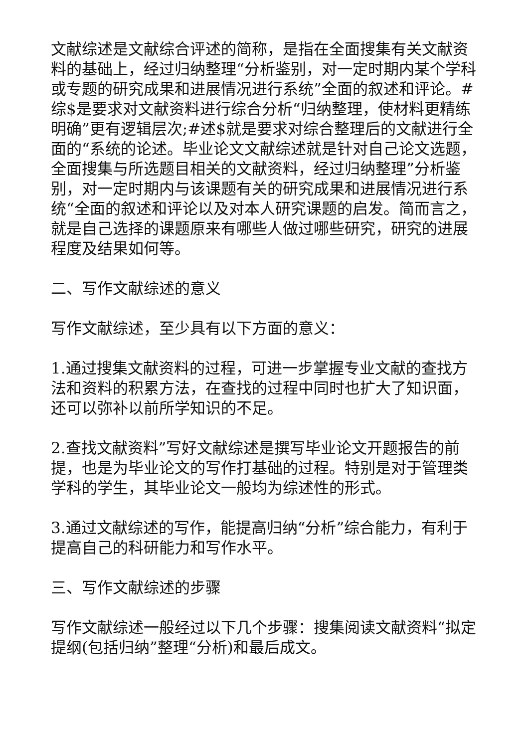文献综述是文献综合评述的简称，是指在全面搜集有关文献资料的基础上，经过归纳整理“分析鉴别，对一定时期内某个学科或专题的研究成果和进展情况进行系统”全面的叙述和评论。#综$是要求对文献资料进行综合分析“归纳整理，使材料更精练明确”更有逻辑层次;#述$就是要求对综合整理后的文献进行全面的“系统的论述。毕业论文文献综述就是针对自己论文选题，全面搜集与所选题目相关的文献资料，经过归纳整理”分析鉴别，对一定时期内与该课题有关的研究成果和进展情况进行系统“全面的叙述和评论以及对本人研究课题的启发。简而言之，就是自己选择的课题原来有哪些人做过哪些研究，研究的进展程度及结果如何等。
二、写作文献综述的意义
写作文献综述，至少具有以下方面的意义：
1.通过搜集文献资料的过程，可进一步掌握专业文献的查找方法和资料的积累方法，在查找的过程中同时也扩大了知识面，还可以弥补以前所学知识的不足。
2.查找文献资料”写好文献综述是撰写毕业论文开题报告的前提，也是为毕业论文的写作打基础的过程。特别是对于管理类学科的学生，其毕业论文一般均为综述性的形式。
3.通过文献综述的写作，能提高归纳“分析”综合能力，有利于提高自己的科研能力和写作水平。
三、写作文献综述的步骤
写作文献综述一般经过以下几个步骤：搜集阅读文献资料“拟定提纲(包括归纳”整理“分析)和最后成文。